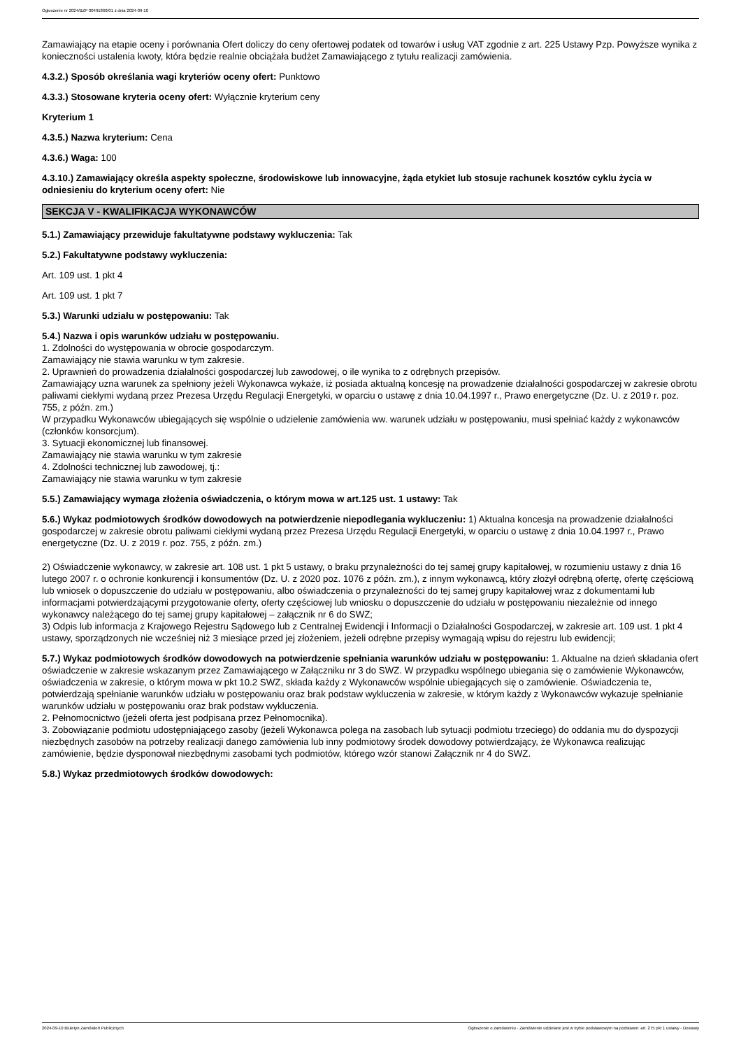Ogłoszenie nr 2024/BZP 00491860/01 z dnia 2024-09-10
Zamawiający na etapie oceny i porównania Ofert doliczy do ceny ofertowej podatek od towarów i usług VAT zgodnie z art. 225 Ustawy Pzp. Powyższe wynika z konieczności ustalenia kwoty, która będzie realnie obciążała budżet Zamawiającego z tytułu realizacji zamówienia.
4.3.2.) Sposób określania wagi kryteriów oceny ofert: Punktowo
4.3.3.) Stosowane kryteria oceny ofert: Wyłącznie kryterium ceny
Kryterium 1
4.3.5.) Nazwa kryterium: Cena
4.3.6.) Waga: 100
4.3.10.) Zamawiający określa aspekty społeczne, środowiskowe lub innowacyjne, żąda etykiet lub stosuje rachunek kosztów cyklu życia w odniesieniu do kryterium oceny ofert: Nie
SEKCJA V - KWALIFIKACJA WYKONAWCÓW
5.1.) Zamawiający przewiduje fakultatywne podstawy wykluczenia: Tak
5.2.) Fakultatywne podstawy wykluczenia:
Art. 109 ust. 1 pkt 4
Art. 109 ust. 1 pkt 7
5.3.) Warunki udziału w postępowaniu: Tak
5.4.) Nazwa i opis warunków udziału w postępowaniu.
1. Zdolności do występowania w obrocie gospodarczym.
Zamawiający nie stawia warunku w tym zakresie.
2. Uprawnień do prowadzenia działalności gospodarczej lub zawodowej, o ile wynika to z odrębnych przepisów.
Zamawiający uzna warunek za spełniony jeżeli Wykonawca wykaże, iż posiada aktualną koncesję na prowadzenie działalności gospodarczej w zakresie obrotu paliwami ciekłymi wydaną przez Prezesa Urzędu Regulacji Energetyki, w oparciu o ustawę z dnia 10.04.1997 r., Prawo energetyczne (Dz. U. z 2019 r. poz. 755, z późn. zm.)
W przypadku Wykonawców ubiegających się wspólnie o udzielenie zamówienia ww. warunek udziału w postępowaniu, musi spełniać każdy z wykonawców (członków konsorcjum).
3. Sytuacji ekonomicznej lub finansowej.
Zamawiający nie stawia warunku w tym zakresie
4. Zdolności technicznej lub zawodowej, tj.:
Zamawiający nie stawia warunku w tym zakresie
5.5.) Zamawiający wymaga złożenia oświadczenia, o którym mowa w art.125 ust. 1 ustawy: Tak
5.6.) Wykaz podmiotowych środków dowodowych na potwierdzenie niepodlegania wykluczeniu: 1) Aktualna koncesja na prowadzenie działalności gospodarczej w zakresie obrotu paliwami ciekłymi wydaną przez Prezesa Urzędu Regulacji Energetyki, w oparciu o ustawę z dnia 10.04.1997 r., Prawo energetyczne (Dz. U. z 2019 r. poz. 755, z późn. zm.)
2) Oświadczenie wykonawcy, w zakresie art. 108 ust. 1 pkt 5 ustawy, o braku przynależności do tej samej grupy kapitałowej, w rozumieniu ustawy z dnia 16 lutego 2007 r. o ochronie konkurencji i konsumentów (Dz. U. z 2020 poz. 1076 z późn. zm.), z innym wykonawcą, który złożył odrębną ofertę, ofertę częściową lub wniosek o dopuszczenie do udziału w postępowaniu, albo oświadczenia o przynależności do tej samej grupy kapitałowej wraz z dokumentami lub informacjami potwierdzającymi przygotowanie oferty, oferty częściowej lub wniosku o dopuszczenie do udziału w postępowaniu niezależnie od innego wykonawcy należącego do tej samej grupy kapitałowej – załącznik nr 6 do SWZ;
3) Odpis lub informacja z Krajowego Rejestru Sądowego lub z Centralnej Ewidencji i Informacji o Działalności Gospodarczej, w zakresie art. 109 ust. 1 pkt 4 ustawy, sporządzonych nie wcześniej niż 3 miesiące przed jej złożeniem, jeżeli odrębne przepisy wymagają wpisu do rejestru lub ewidencji;
5.7.) Wykaz podmiotowych środków dowodowych na potwierdzenie spełniania warunków udziału w postępowaniu: 1. Aktualne na dzień składania ofert oświadczenie w zakresie wskazanym przez Zamawiającego w Załączniku nr 3 do SWZ. W przypadku wspólnego ubiegania się o zamówienie Wykonawców, oświadczenia w zakresie, o którym mowa w pkt 10.2 SWZ, składa każdy z Wykonawców wspólnie ubiegających się o zamówienie. Oświadczenia te, potwierdzają spełnianie warunków udziału w postępowaniu oraz brak podstaw wykluczenia w zakresie, w którym każdy z Wykonawców wykazuje spełnianie warunków udziału w postępowaniu oraz brak podstaw wykluczenia.
2. Pełnomocnictwo (jeżeli oferta jest podpisana przez Pełnomocnika).
3. Zobowiązanie podmiotu udostępniającego zasoby (jeżeli Wykonawca polega na zasobach lub sytuacji podmiotu trzeciego) do oddania mu do dyspozycji niezbędnych zasobów na potrzeby realizacji danego zamówienia lub inny podmiotowy środek dowodowy potwierdzający, że Wykonawca realizując zamówienie, będzie dysponował niezbędnymi zasobami tych podmiotów, którego wzór stanowi Załącznik nr 4 do SWZ.
5.8.) Wykaz przedmiotowych środków dowodowych:
2024-09-10 Biuletyn Zamówień Publicznych Ogłoszenie o zamówieniu - Zamówienie udzielane jest w trybie podstawowym na podstawie: art. 275 pkt 1 ustawy - Dostawy